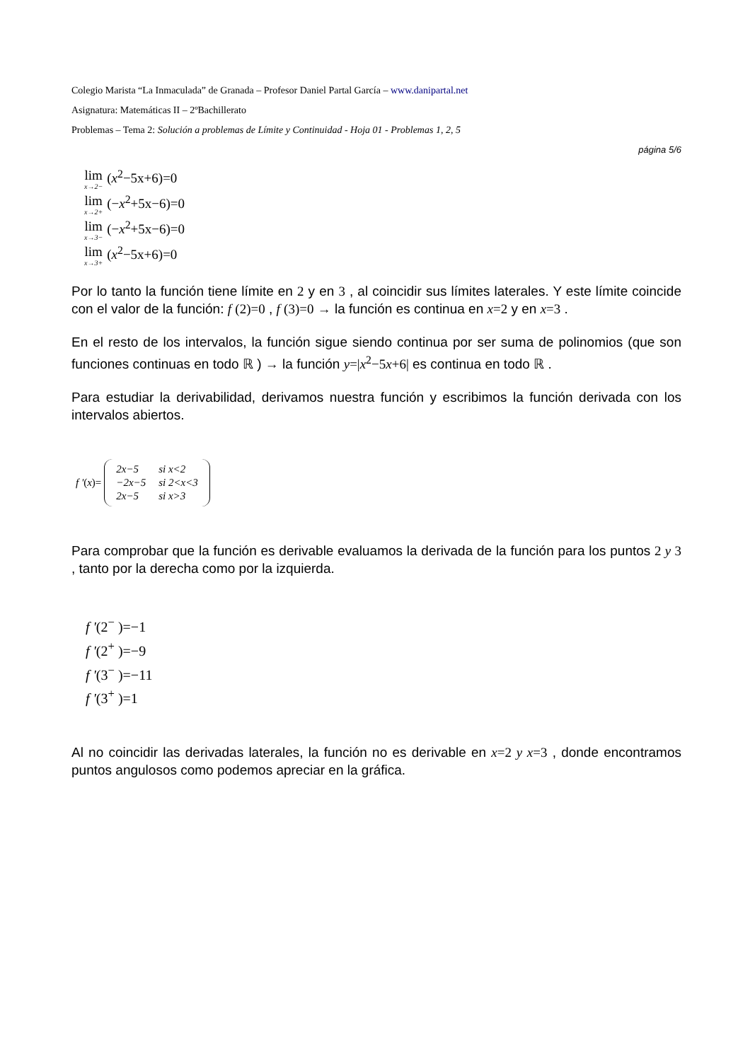Colegio Marista “La Inmaculada” de Granada – Profesor Daniel Partal García – www.danipartal.net
Asignatura: Matemáticas II – 2ºBachillerato
Problemas – Tema 2: Solución a problemas de Límite y Continuidad - Hoja 01 - Problemas 1, 2, 5
página 5/6
lim<sub>x→2−</sub> (x<sup>2</sup>−5x+6)=0
lim<sub>x→2+</sub> (−x<sup>2</sup>+5x−6)=0
lim<sub>x→3−</sub> (−x<sup>2</sup>+5x−6)=0
lim<sub>x→3+</sub> (x<sup>2</sup>−5x+6)=0
Por lo tanto la función tiene límite en 2 y en 3 , al coincidir sus límites laterales. Y este límite coincide con el valor de la función: f (2)=0 , f (3)=0 → la función es continua en x=2 y en x=3 .
En el resto de los intervalos, la función sigue siendo continua por ser suma de polinomios (que son funciones continuas en todo ℝ ) → la función y=|x<sup>2</sup>−5x+6| es continua en todo ℝ .
Para estudiar la derivabilidad, derivamos nuestra función y escribimos la función derivada con los intervalos abiertos.
f '(x)=
| 2 x −5 | si x<2 |
| −2 x −5 | si 2<x<3 |
| 2 x −5 | si x>3 |
Para comprobar que la función es derivable evaluamos la derivada de la función para los puntos 2 y 3 , tanto por la derecha como por la izquierda.
f '(2<sup>−</sup> )=−1
f '(2<sup>+</sup> )=−9
f '(3<sup>−</sup> )=−11
f '(3<sup>+</sup> )=1
Al no coincidir las derivadas laterales, la función no es derivable en x=2 y x=3 , donde encontramos puntos angulosos como podemos apreciar en la gráfica.